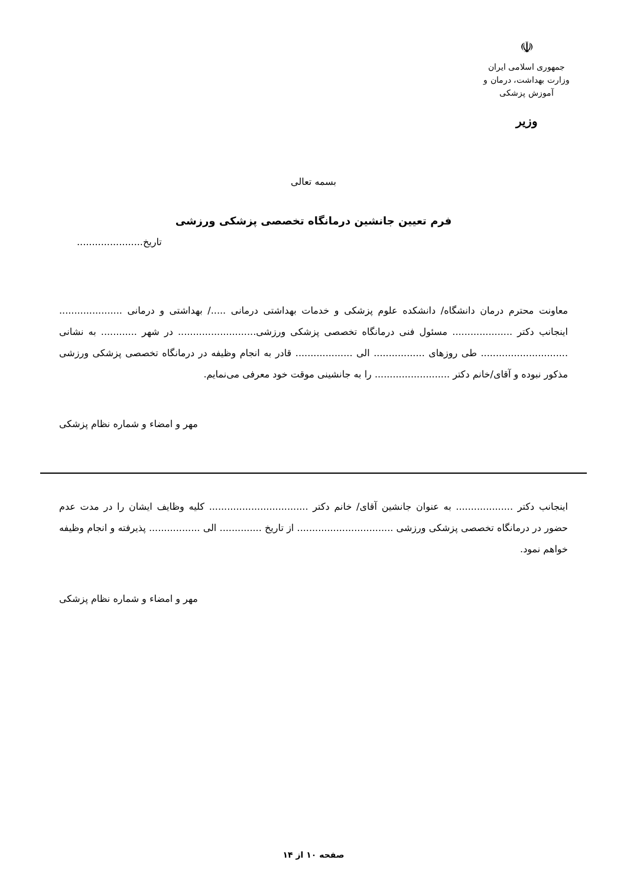☫
جمهوری اسلامی ایران
وزارت بهداشت، درمان و آموزش پزشکی
وزیر
بسمه تعالی
فرم تعیین جانشین درمانگاه تخصصی پزشکی ورزشی
تاریخ......................
معاونت محترم درمان دانشگاه/ دانشکده علوم پزشکی و خدمات بهداشتی درمانی ...../ بهداشتی و درمانی ..................... اینجانب دکتر .................... مسئول فنی درمانگاه تخصصی پزشکی ورزشی.......................... در شهر ............ به نشانی ............................. طی روزهای ................. الی ................... قادر به انجام وظیفه در درمانگاه تخصصی پزشکی ورزشی مذکور نبوده و آقای/خانم دکتر ......................... را به جانشینی موقت خود معرفی می‌نمایم.
مهر و امضاء و شماره نظام پزشکی
اینجانب دکتر ................... به عنوان جانشین آقای/ خانم دکتر ................................. کلیه وظایف ایشان را در مدت عدم حضور در درمانگاه تخصصی پزشکی ورزشی ................................ از تاریخ .............. الی ................. پذیرفته و انجام وظیفه خواهم نمود.
مهر و امضاء و شماره نظام پزشکی
صفحه ۱۰ از ۱۴